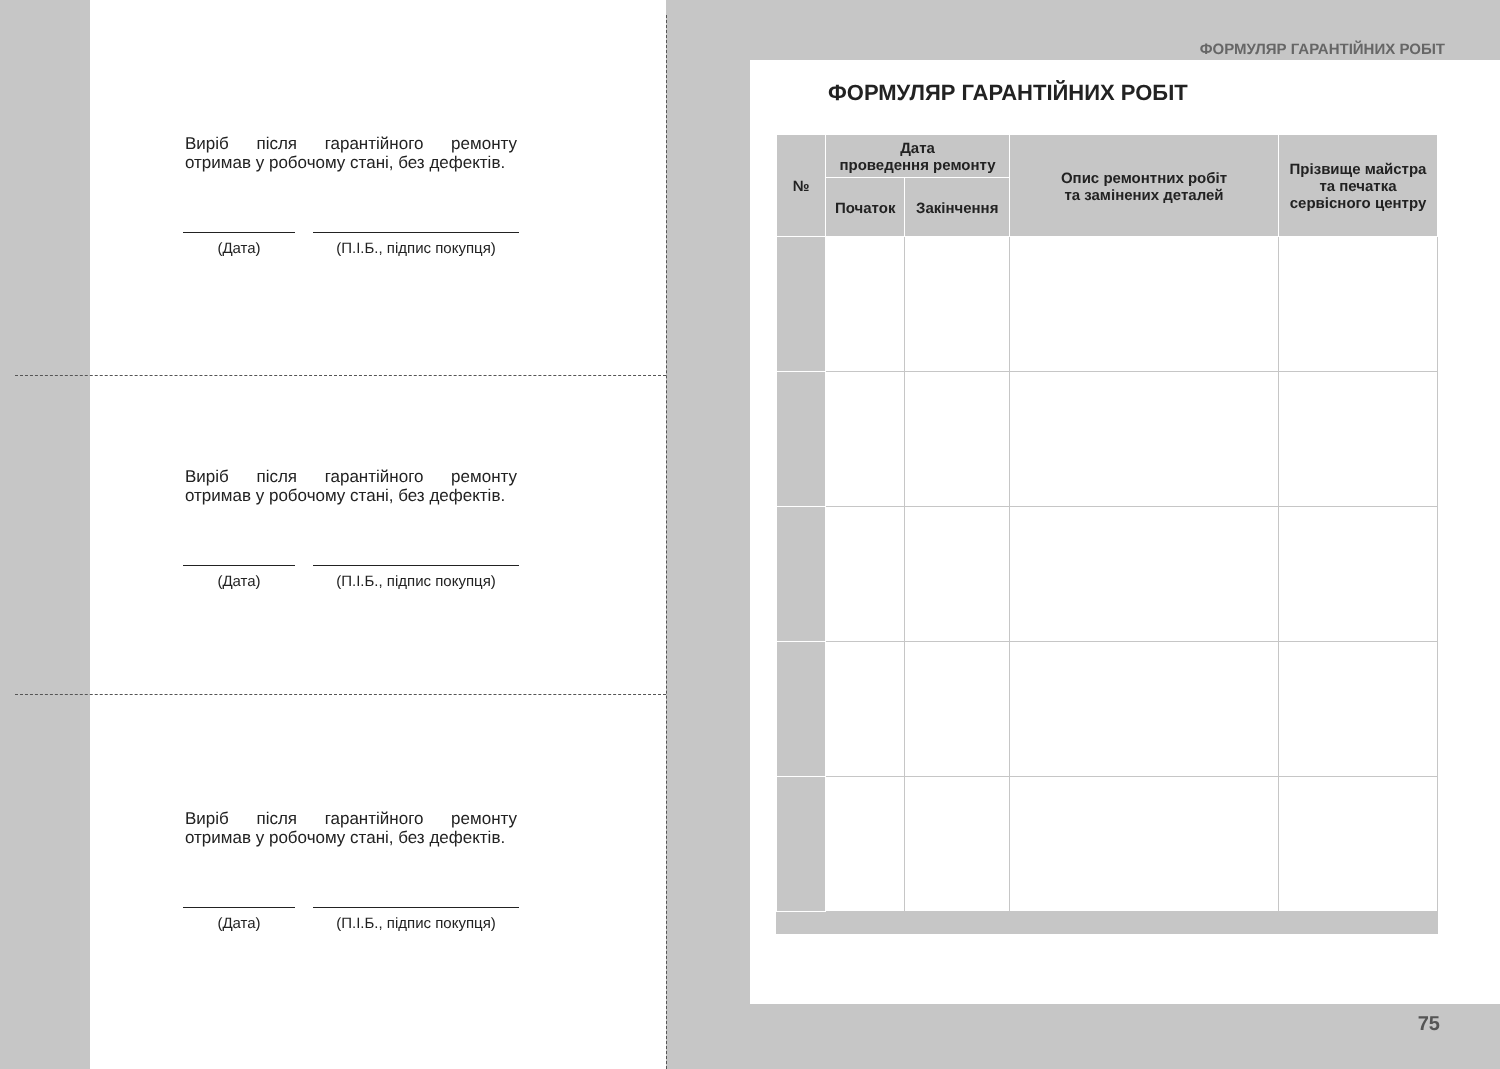Виріб після гарантійного ремонту отримав у робочому стані, без дефектів.
(Дата) (П.І.Б., підпис покупця)
Виріб після гарантійного ремонту отримав у робочому стані, без дефектів.
(Дата) (П.І.Б., підпис покупця)
Виріб після гарантійного ремонту отримав у робочому стані, без дефектів.
(Дата) (П.І.Б., підпис покупця)
ФОРМУЛЯР ГАРАНТІЙНИХ РОБІТ
ФОРМУЛЯР ГАРАНТІЙНИХ РОБІТ
| № | Дата проведення ремонту | | Опис ремонтних робіт та замінених деталей | Прізвище майстра та печатка сервісного центру |
| --- | --- | --- | --- | --- |
| | Початок | Закінчення | | |
75